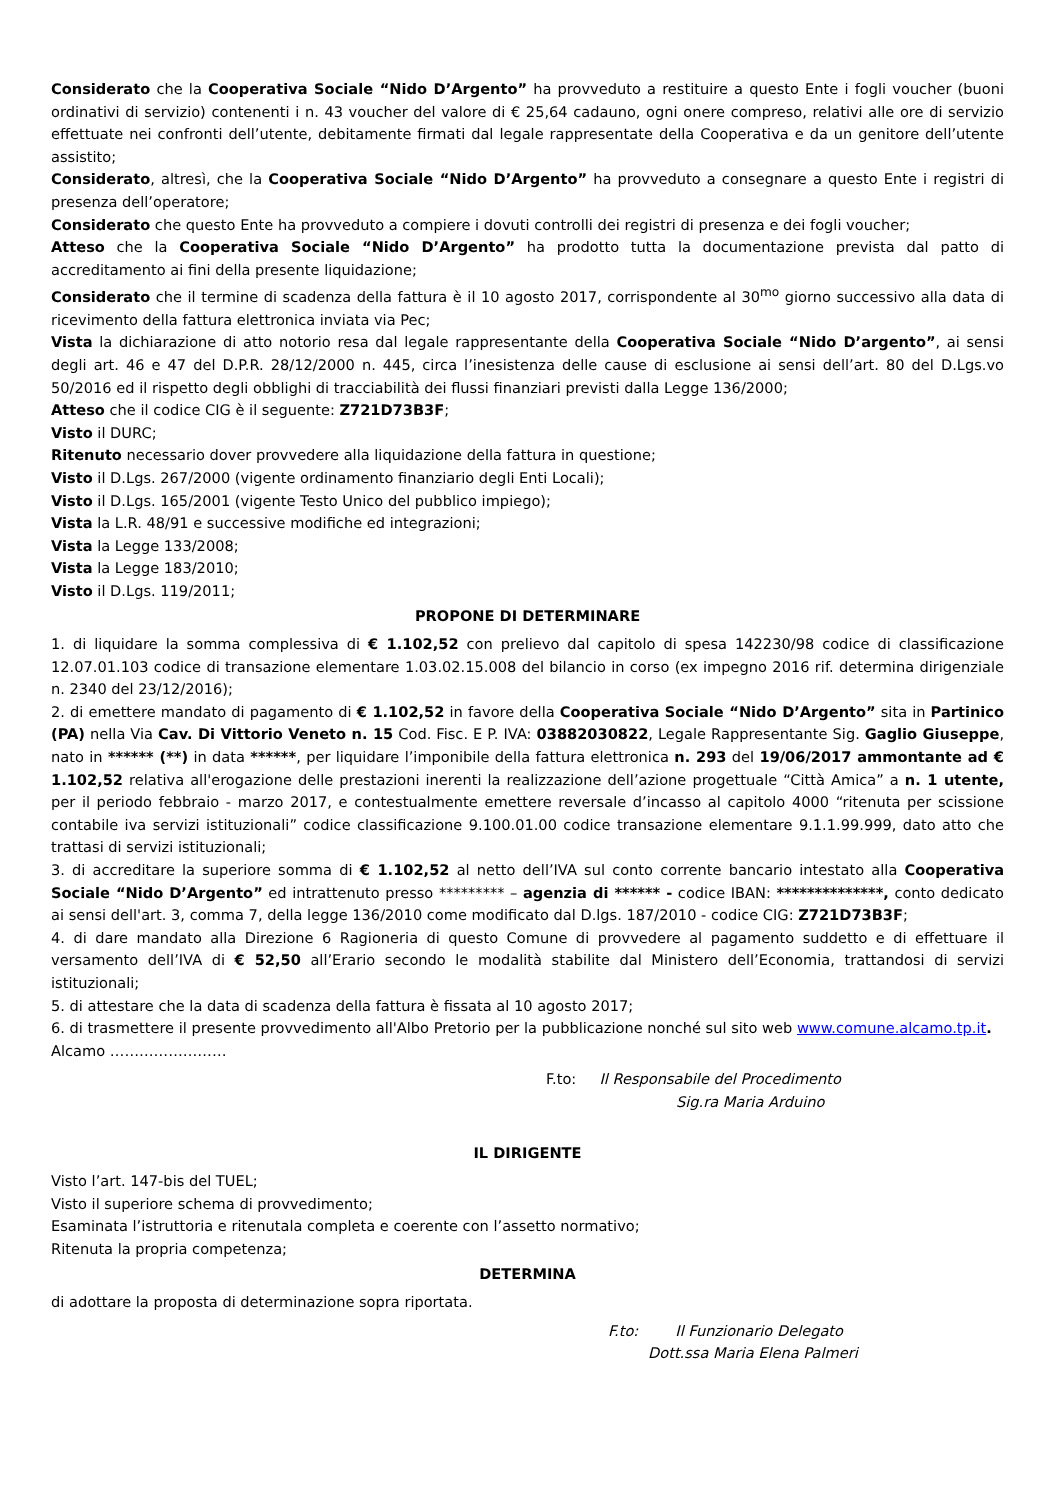Considerato che la Cooperativa Sociale “Nido D’Argento” ha provveduto a restituire a questo Ente i fogli voucher (buoni ordinativi di servizio) contenenti i n. 43 voucher del valore di € 25,64 cadauno, ogni onere compreso, relativi alle ore di servizio effettuate nei confronti dell’utente, debitamente firmati dal legale rappresentate della Cooperativa e da un genitore dell’utente assistito;
Considerato, altresì, che la Cooperativa Sociale “Nido D’Argento” ha provveduto a consegnare a questo Ente i registri di presenza dell’operatore;
Considerato che questo Ente ha provveduto a compiere i dovuti controlli dei registri di presenza e dei fogli voucher;
Atteso che la Cooperativa Sociale “Nido D’Argento” ha prodotto tutta la documentazione prevista dal patto di accreditamento ai fini della presente liquidazione;
Considerato che il termine di scadenza della fattura è il 10 agosto 2017, corrispondente al 30<sup>mo</sup> giorno successivo alla data di ricevimento della fattura elettronica inviata via Pec;
Vista la dichiarazione di atto notorio resa dal legale rappresentante della Cooperativa Sociale “Nido D’argento”, ai sensi degli art. 46 e 47 del D.P.R. 28/12/2000 n. 445, circa l’inesistenza delle cause di esclusione ai sensi dell’art. 80 del D.Lgs.vo 50/2016 ed il rispetto degli obblighi di tracciabilità dei flussi finanziari previsti dalla Legge 136/2000;
Atteso che il codice CIG è il seguente: Z721D73B3F;
Visto il DURC;
Ritenuto necessario dover provvedere alla liquidazione della fattura in questione;
Visto il D.Lgs. 267/2000 (vigente ordinamento finanziario degli Enti Locali);
Visto il D.Lgs. 165/2001 (vigente Testo Unico del pubblico impiego);
Vista la L.R. 48/91 e successive modifiche ed integrazioni;
Vista la Legge 133/2008;
Vista la Legge 183/2010;
Visto il D.Lgs. 119/2011;
PROPONE DI DETERMINARE
1. di liquidare la somma complessiva di € 1.102,52 con prelievo dal capitolo di spesa 142230/98 codice di classificazione 12.07.01.103 codice di transazione elementare 1.03.02.15.008 del bilancio in corso (ex impegno 2016 rif. determina dirigenziale n. 2340 del 23/12/2016);
2. di emettere mandato di pagamento di € 1.102,52 in favore della Cooperativa Sociale “Nido D’Argento” sita in Partinico (PA) nella Via Cav. Di Vittorio Veneto n. 15 Cod. Fisc. E P. IVA: 03882030822, Legale Rappresentante Sig. Gaglio Giuseppe, nato in ****** (**) in data ******, per liquidare l’imponibile della fattura elettronica n. 293 del 19/06/2017 ammontante ad € 1.102,52 relativa all'erogazione delle prestazioni inerenti la realizzazione dell’azione progettuale “Città Amica” a n. 1 utente, per il periodo febbraio - marzo 2017, e contestualmente emettere reversale d’incasso al capitolo 4000 “ritenuta per scissione contabile iva servizi istituzionali” codice classificazione 9.100.01.00 codice transazione elementare 9.1.1.99.999, dato atto che trattasi di servizi istituzionali;
3. di accreditare la superiore somma di € 1.102,52 al netto dell’IVA sul conto corrente bancario intestato alla Cooperativa Sociale “Nido D’Argento” ed intrattenuto presso ********* – agenzia di ****** - codice IBAN: **************, conto dedicato ai sensi dell'art. 3, comma 7, della legge 136/2010 come modificato dal D.lgs. 187/2010 - codice CIG: Z721D73B3F;
4. di dare mandato alla Direzione 6 Ragioneria di questo Comune di provvedere al pagamento suddetto e di effettuare il versamento dell’IVA di € 52,50 all’Erario secondo le modalità stabilite dal Ministero dell’Economia, trattandosi di servizi istituzionali;
5. di attestare che la data di scadenza della fattura è fissata al 10 agosto 2017;
6. di trasmettere il presente provvedimento all'Albo Pretorio per la pubblicazione nonché sul sito web www.comune.alcamo.tp.it.
Alcamo ……………………
F.to: Il Responsabile del Procedimento
Sig.ra Maria Arduino
IL DIRIGENTE
Visto l’art. 147-bis del TUEL;
Visto il superiore schema di provvedimento;
Esaminata l’istruttoria e ritenutala completa e coerente con l’assetto normativo;
Ritenuta la propria competenza;
DETERMINA
di adottare la proposta di determinazione sopra riportata.
F.to: Il Funzionario Delegato
Dott.ssa Maria Elena Palmeri